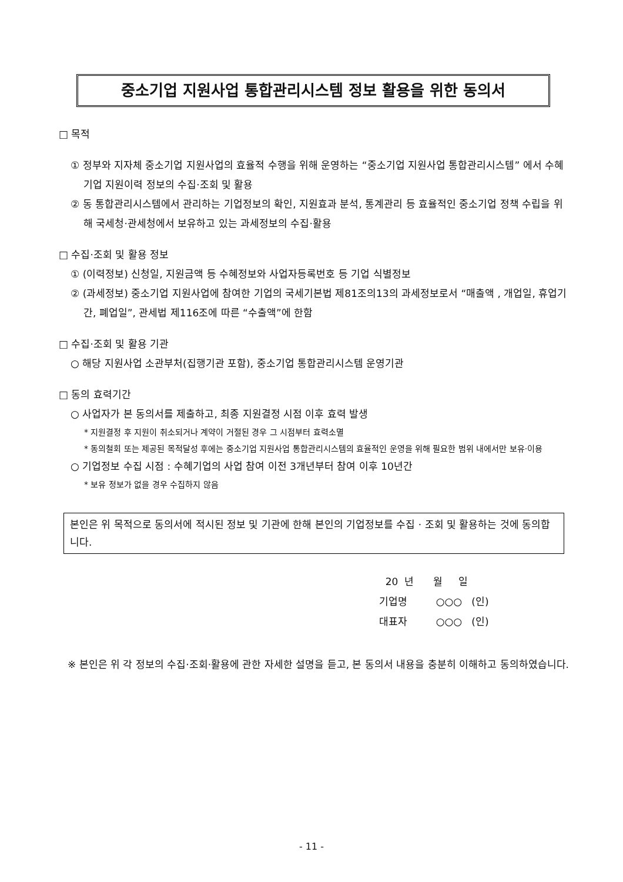중소기업 지원사업 통합관리시스템 정보 활용을 위한 동의서
□ 목적
① 정부와 지자체 중소기업 지원사업의 효율적 수행을 위해 운영하는 “중소기업 지원사업 통합관리시스템” 에서 수혜기업 지원이력 정보의 수집·조회 및 활용
② 동 통합관리시스템에서 관리하는 기업정보의 확인, 지원효과 분석, 통계관리 등 효율적인 중소기업 정책 수립을 위해 국세청·관세청에서 보유하고 있는 과세정보의 수집·활용
□ 수집·조회 및 활용 정보
① (이력정보) 신청일, 지원금액 등 수혜정보와 사업자등록번호 등 기업 식별정보
② (과세정보) 중소기업 지원사업에 참여한 기업의 국세기본법 제81조의13의 과세정보로서 “매출액 , 개업일, 휴업기간, 폐업일”, 관세법 제116조에 따른 “수출액”에 한함
□ 수집·조회 및 활용 기관
○ 해당 지원사업 소관부처(집행기관 포함), 중소기업 통합관리시스템 운영기관
□ 동의 효력기간
○ 사업자가 본 동의서를 제출하고, 최종 지원결정 시점 이후 효력 발생
* 지원결정 후 지원이 취소되거나 계약이 거절된 경우 그 시점부터 효력소멸
* 동의철회 또는 제공된 목적달성 후에는 중소기업 지원사업 통합관리시스템의 효율적인 운영을 위해 필요한 범위 내에서만 보유·이용
○ 기업정보 수집 시점 : 수혜기업의 사업 참여 이전 3개년부터 참여 이후 10년간
* 보유 정보가 없을 경우 수집하지 않음
본인은 위 목적으로 동의서에 적시된 정보 및 기관에 한해 본인의 기업정보를 수집 · 조회 및 활용하는 것에 동의합니다.
20 년 월 일
기업명 ○○○ (인)
대표자 ○○○ (인)
※ 본인은 위 각 정보의 수집·조회·활용에 관한 자세한 설명을 듣고, 본 동의서 내용을 충분히 이해하고 동의하였습니다.
- 11 -